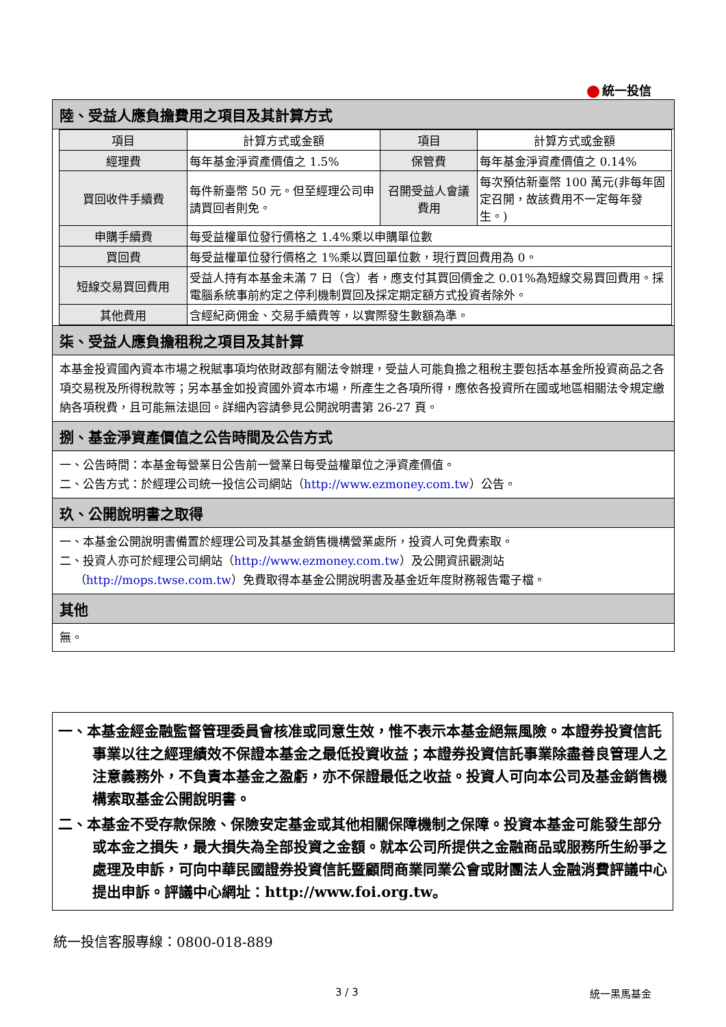統一投信
陸、受益人應負擔費用之項目及其計算方式
| 項目 | 計算方式或金額 | 項目 | 計算方式或金額 |
| 經理費 | 每年基金淨資產價值之 1.5% | 保管費 | 每年基金淨資產價值之 0.14% |
| 買回收件手續費 | 每件新臺幣 50 元。但至經理公司申請買回者則免。 | 召開受益人會議費用 | 每次預估新臺幣 100 萬元(非每年固定召開，故該費用不一定每年發生。) |
| 申購手續費 | 每受益權單位發行價格之 1.4%乘以申購單位數 | | |
| 買回費 | 每受益權單位發行價格之 1%乘以買回單位數，現行買回費用為 0。 | | |
| 短線交易買回費用 | 受益人持有本基金未滿 7 日（含）者，應支付其買回價金之 0.01%為短線交易買回費用。採電腦系統事前約定之停利機制買回及採定期定額方式投資者除外。 | | |
| 其他費用 | 含經紀商佣金、交易手續費等，以實際發生數額為準。 | | |
柒、受益人應負擔租稅之項目及其計算
本基金投資國內資本市場之稅賦事項均依財政部有關法令辦理，受益人可能負擔之租稅主要包括本基金所投資商品之各項交易稅及所得稅款等；另本基金如投資國外資本市場，所產生之各項所得，應依各投資所在國或地區相關法令規定繳納各項稅費，且可能無法退回。詳細內容請參見公開說明書第 26-27 頁。
捌、基金淨資產價值之公告時間及公告方式
一、公告時間：本基金每營業日公告前一營業日每受益權單位之淨資產價值。
二、公告方式：於經理公司統一投信公司網站（http://www.ezmoney.com.tw）公告。
玖、公開說明書之取得
一、本基金公開說明書備置於經理公司及其基金銷售機構營業處所，投資人可免費索取。
二、投資人亦可於經理公司網站（http://www.ezmoney.com.tw）及公開資訊觀測站
（http://mops.twse.com.tw）免費取得本基金公開說明書及基金近年度財務報告電子檔。
其他
無。
一、本基金經金融監督管理委員會核准或同意生效，惟不表示本基金絕無風險。本證券投資信託事業以往之經理績效不保證本基金之最低投資收益；本證券投資信託事業除盡善良管理人之注意義務外，不負責本基金之盈虧，亦不保證最低之收益。投資人可向本公司及基金銷售機構索取基金公開說明書。
二、本基金不受存款保險、保險安定基金或其他相關保障機制之保障。投資本基金可能發生部分或本金之損失，最大損失為全部投資之金額。就本公司所提供之金融商品或服務所生紛爭之處理及申訴，可向中華民國證券投資信託暨顧問商業同業公會或財團法人金融消費評議中心提出申訴。評議中心網址：http://www.foi.org.tw。
統一投信客服專線：0800-018-889
3 / 3 統一黑馬基金